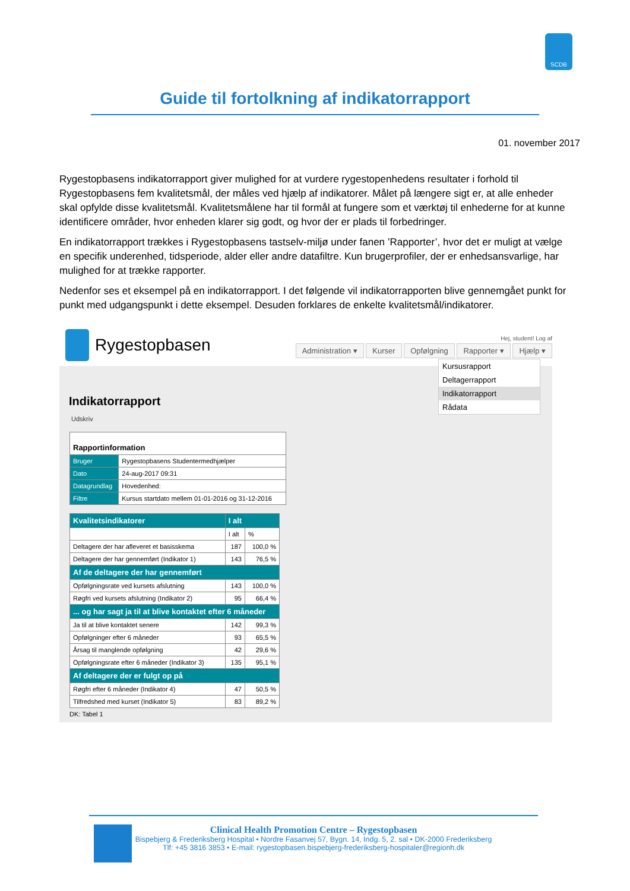SCDB
Guide til fortolkning af indikatorrapport
01. november 2017
Rygestopbasens indikatorrapport giver mulighed for at vurdere rygestopenhedens resultater i forhold til Rygestopbasens fem kvalitetsmål, der måles ved hjælp af indikatorer. Målet på længere sigt er, at alle enheder skal opfylde disse kvalitetsmål. Kvalitetsmålene har til formål at fungere som et værktøj til enhederne for at kunne identificere områder, hvor enheden klarer sig godt, og hvor der er plads til forbedringer.
En indikatorrapport trækkes i Rygestopbasens tastselv-miljø under fanen ’Rapporter’, hvor det er muligt at vælge en specifik underenhed, tidsperiode, alder eller andre datafiltre. Kun brugerprofiler, der er enhedsansvarlige, har mulighed for at trække rapporter.
Nedenfor ses et eksempel på en indikatorrapport. I det følgende vil indikatorrapporten blive gennemgået punkt for punkt med udgangspunkt i dette eksempel. Desuden forklares de enkelte kvalitetsmål/indikatorer.
Rygestopbasen
Hej, student! Log af
Administration ▾ Kurser Opfølgning Rapporter ▾ Hjælp ▾
Kursusrapport
Deltagerrapport
Indikatorrapport
Rådata
Indikatorrapport
Udskriv
| Rapportinformation | |
| --- | --- |
| Bruger | Rygestopbasens Studentermedhjælper |
| Dato | 24-aug-2017 09:31 |
| Datagrundlag | Hovedenhed: |
| Filtre | Kursus startdato mellem 01-01-2016 og 31-12-2016 |
| Kvalitetsindikatorer | I alt | |
| --- | --- | --- |
| | I alt | % |
| Deltagere der har afleveret et basisskema | 187 | 100,0 % |
| Deltagere der har gennemført (Indikator 1) | 143 | 76,5 % |
| Af de deltagere der har gennemført | | |
| Opfølgningsrate ved kursets afslutning | 143 | 100,0 % |
| Røgfri ved kursets afslutning (Indikator 2) | 95 | 66,4 % |
| ... og har sagt ja til at blive kontaktet efter 6 måneder | | |
| Ja til at blive kontaktet senere | 142 | 99,3 % |
| Opfølgninger efter 6 måneder | 93 | 65,5 % |
| Årsag til manglende opfølgning | 42 | 29,6 % |
| Opfølgningsrate efter 6 måneder (Indikator 3) | 135 | 95,1 % |
| Af deltagere der er fulgt op på | | |
| Røgfri efter 6 måneder (Indikator 4) | 47 | 50,5 % |
| Tilfredshed med kurset (Indikator 5) | 83 | 89,2 % |
DK: Tabel 1
Clinical Health Promotion Centre – Rygestopbasen
Bispebjerg & Frederiksberg Hospital • Nordre Fasanvej 57, Bygn. 14, Indg. 5, 2. sal • DK-2000 Frederiksberg
Tlf: +45 3816 3853 • E-mail: rygestopbasen.bispebjerg-frederiksberg-hospitaler@regionh.dk